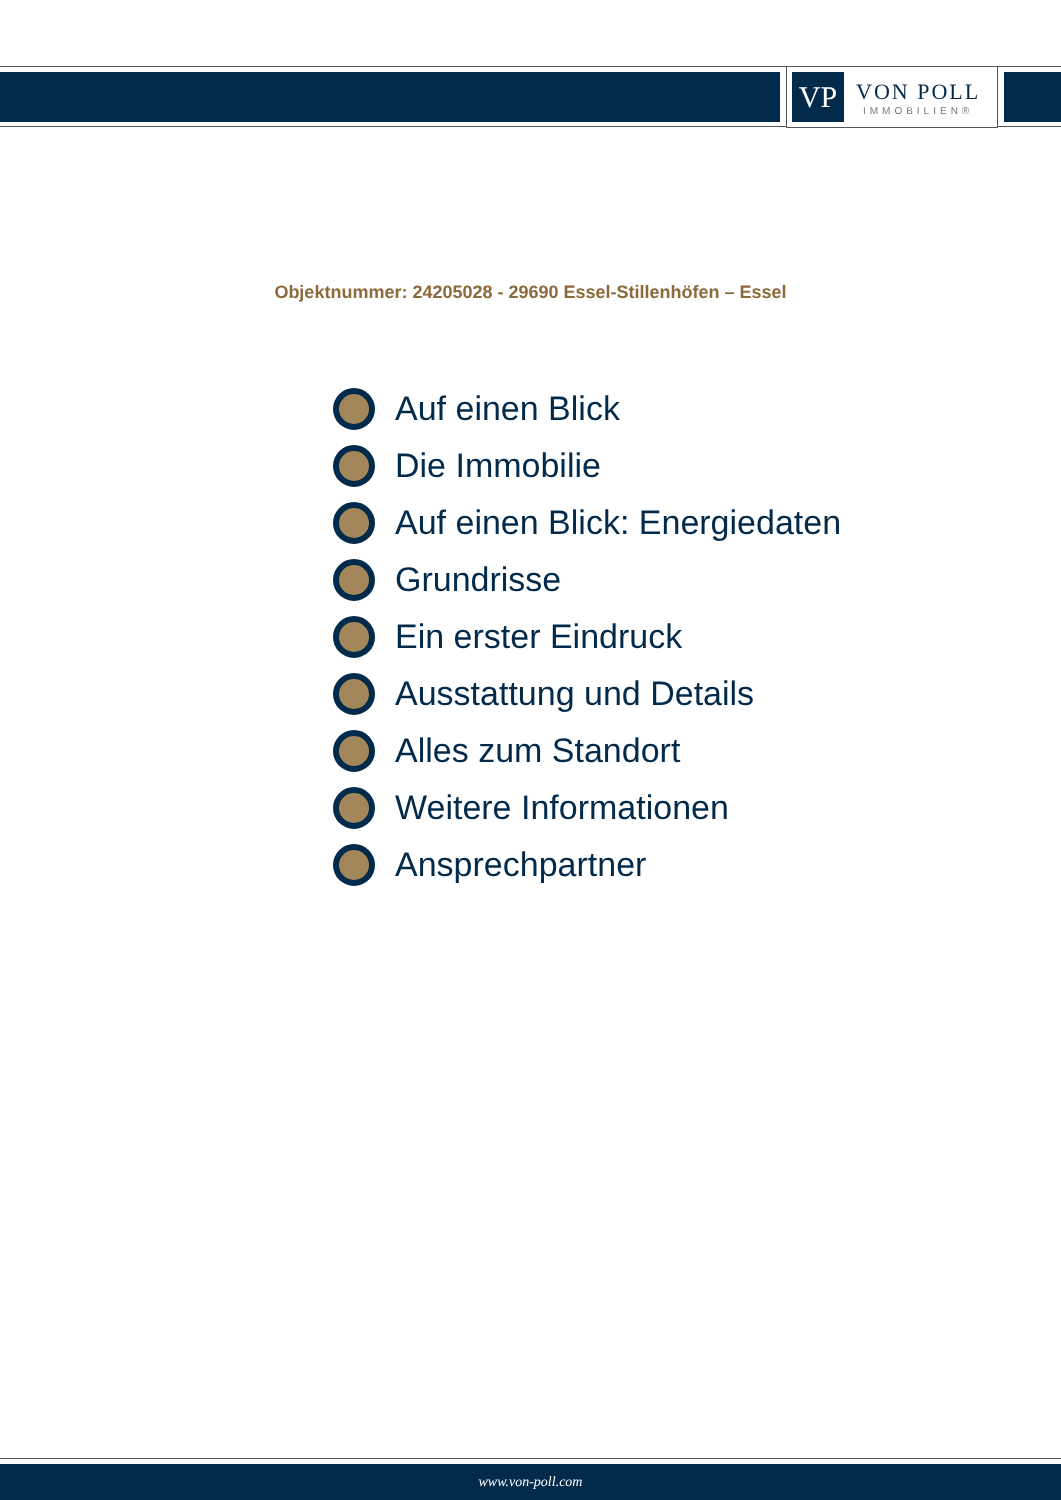VP
VON POLL
IMMOBILIEN®
Objektnummer: 24205028 - 29690 Essel-Stillenhöfen – Essel
Auf einen Blick
Die Immobilie
Auf einen Blick: Energiedaten
Grundrisse
Ein erster Eindruck
Ausstattung und Details
Alles zum Standort
Weitere Informationen
Ansprechpartner
www.von-poll.com